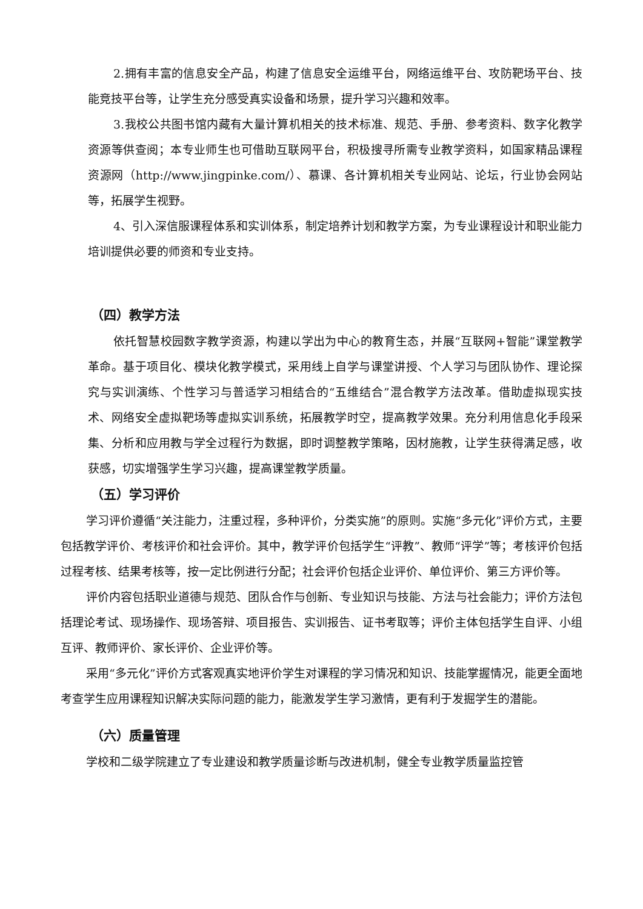2.拥有丰富的信息安全产品，构建了信息安全运维平台，网络运维平台、攻防靶场平台、技能竞技平台等，让学生充分感受真实设备和场景，提升学习兴趣和效率。
3.我校公共图书馆内藏有大量计算机相关的技术标准、规范、手册、参考资料、数字化教学资源等供查阅；本专业师生也可借助互联网平台，积极搜寻所需专业教学资料，如国家精品课程资源网（http://www.jingpinke.com/）、慕课、各计算机相关专业网站、论坛，行业协会网站等，拓展学生视野。
4、引入深信服课程体系和实训体系，制定培养计划和教学方案，为专业课程设计和职业能力培训提供必要的师资和专业支持。
（四）教学方法
依托智慧校园数字教学资源，构建以学出为中心的教育生态，并展“互联网+智能”课堂教学革命。基于项目化、模块化教学模式，采用线上自学与课堂讲授、个人学习与团队协作、理论探究与实训演练、个性学习与普适学习相结合的“五维结合”混合教学方法改革。借助虚拟现实技术、网络安全虚拟靶场等虚拟实训系统，拓展教学时空，提高教学效果。充分利用信息化手段采集、分析和应用教与学全过程行为数据，即时调整教学策略，因材施教，让学生获得满足感，收获感，切实增强学生学习兴趣，提高课堂教学质量。
（五）学习评价
学习评价遵循“关注能力，注重过程，多种评价，分类实施”的原则。实施“多元化”评价方式，主要包括教学评价、考核评价和社会评价。其中，教学评价包括学生“评教”、教师“评学”等；考核评价包括过程考核、结果考核等，按一定比例进行分配；社会评价包括企业评价、单位评价、第三方评价等。
评价内容包括职业道德与规范、团队合作与创新、专业知识与技能、方法与社会能力；评价方法包括理论考试、现场操作、现场答辩、项目报告、实训报告、证书考取等；评价主体包括学生自评、小组互评、教师评价、家长评价、企业评价等。
采用“多元化”评价方式客观真实地评价学生对课程的学习情况和知识、技能掌握情况，能更全面地考查学生应用课程知识解决实际问题的能力，能激发学生学习激情，更有利于发掘学生的潜能。
（六）质量管理
学校和二级学院建立了专业建设和教学质量诊断与改进机制，健全专业教学质量监控管